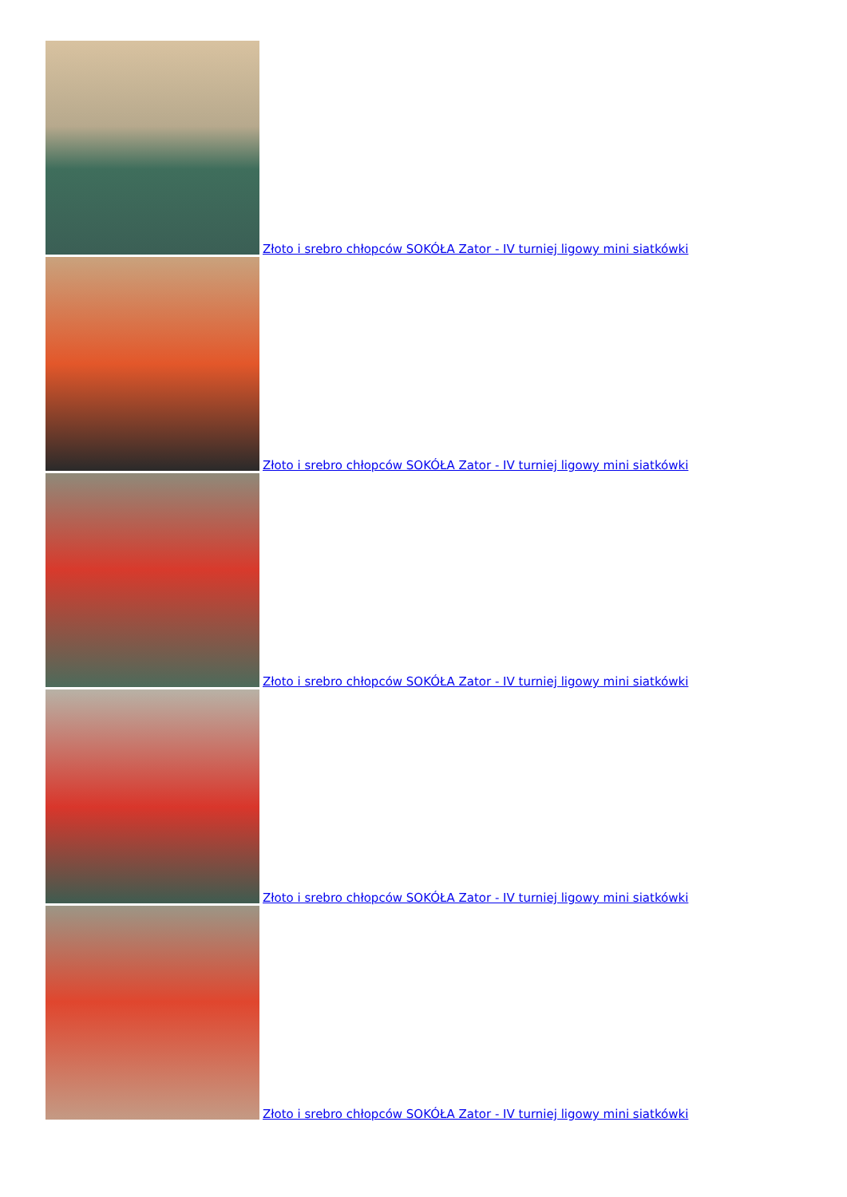Złoto i srebro chłopców SOKÓŁA Zator - IV turniej ligowy mini siatkówki
Złoto i srebro chłopców SOKÓŁA Zator - IV turniej ligowy mini siatkówki
Złoto i srebro chłopców SOKÓŁA Zator - IV turniej ligowy mini siatkówki
Złoto i srebro chłopców SOKÓŁA Zator - IV turniej ligowy mini siatkówki
Złoto i srebro chłopców SOKÓŁA Zator - IV turniej ligowy mini siatkówki